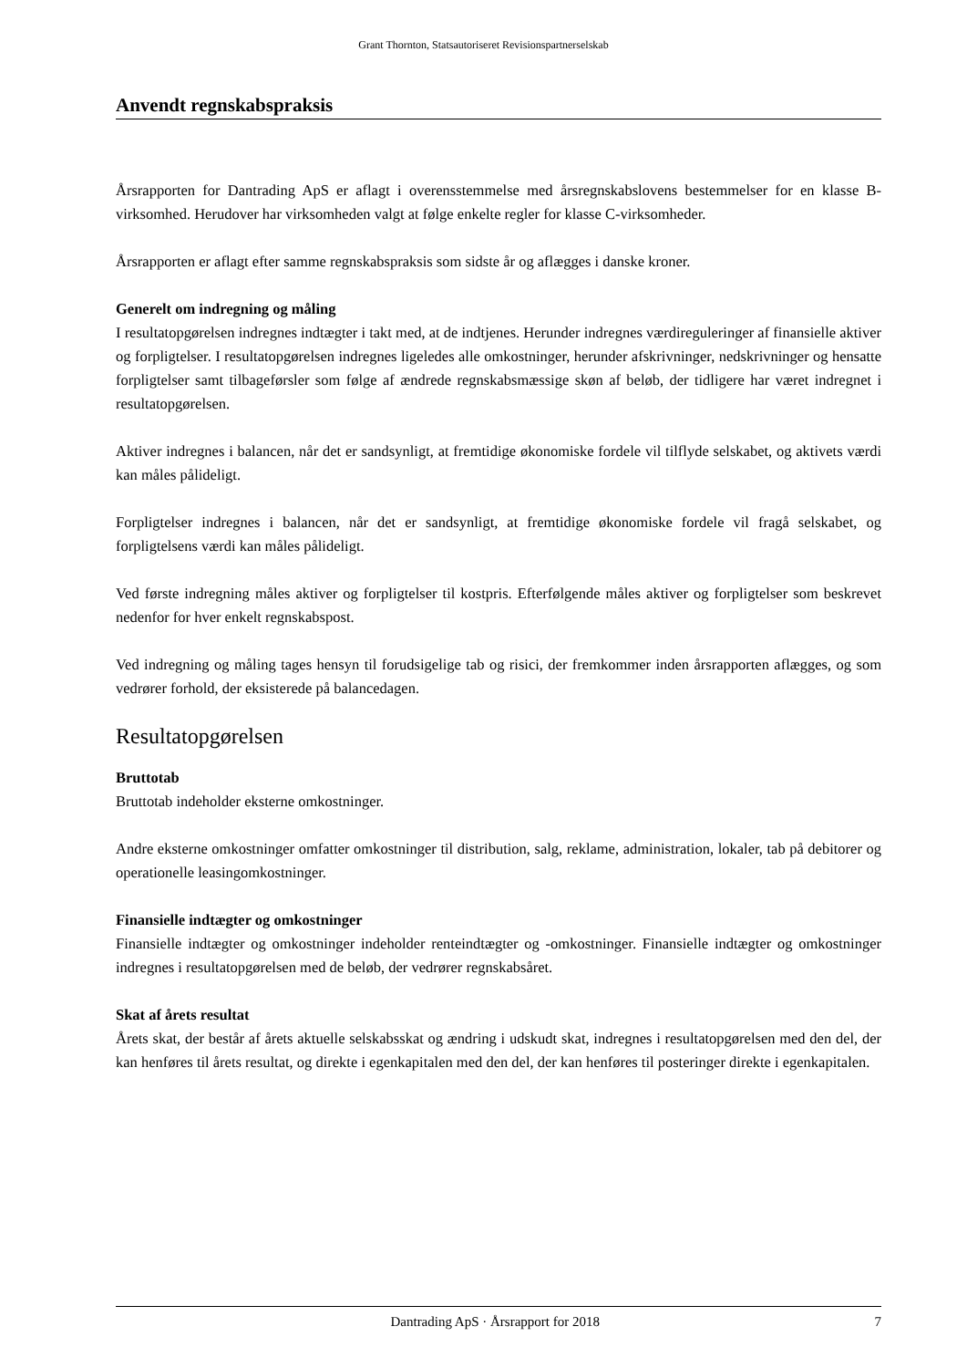Grant Thornton, Statsautoriseret Revisionspartnerselskab
Anvendt regnskabspraksis
Årsrapporten for Dantrading ApS er aflagt i overensstemmelse med årsregnskabslovens bestemmelser for en klasse B-virksomhed. Herudover har virksomheden valgt at følge enkelte regler for klasse C-virksomheder.
Årsrapporten er aflagt efter samme regnskabspraksis som sidste år og aflægges i danske kroner.
Generelt om indregning og måling
I resultatopgørelsen indregnes indtægter i takt med, at de indtjenes. Herunder indregnes værdireguleringer af finansielle aktiver og forpligtelser. I resultatopgørelsen indregnes ligeledes alle omkostninger, herunder afskrivninger, nedskrivninger og hensatte forpligtelser samt tilbageførsler som følge af ændrede regnskabsmæssige skøn af beløb, der tidligere har været indregnet i resultatopgørelsen.
Aktiver indregnes i balancen, når det er sandsynligt, at fremtidige økonomiske fordele vil tilflyde selskabet, og aktivets værdi kan måles pålideligt.
Forpligtelser indregnes i balancen, når det er sandsynligt, at fremtidige økonomiske fordele vil fragå selskabet, og forpligtelsens værdi kan måles pålideligt.
Ved første indregning måles aktiver og forpligtelser til kostpris. Efterfølgende måles aktiver og forpligtelser som beskrevet nedenfor for hver enkelt regnskabspost.
Ved indregning og måling tages hensyn til forudsigelige tab og risici, der fremkommer inden årsrapporten aflægges, og som vedrører forhold, der eksisterede på balancedagen.
Resultatopgørelsen
Bruttotab
Bruttotab indeholder eksterne omkostninger.
Andre eksterne omkostninger omfatter omkostninger til distribution, salg, reklame, administration, lokaler, tab på debitorer og operationelle leasingomkostninger.
Finansielle indtægter og omkostninger
Finansielle indtægter og omkostninger indeholder renteindtægter og -omkostninger. Finansielle indtægter og omkostninger indregnes i resultatopgørelsen med de beløb, der vedrører regnskabsåret.
Skat af årets resultat
Årets skat, der består af årets aktuelle selskabsskat og ændring i udskudt skat, indregnes i resultatopgørelsen med den del, der kan henføres til årets resultat, og direkte i egenkapitalen med den del, der kan henføres til posteringer direkte i egenkapitalen.
Dantrading ApS · Årsrapport for 2018 7